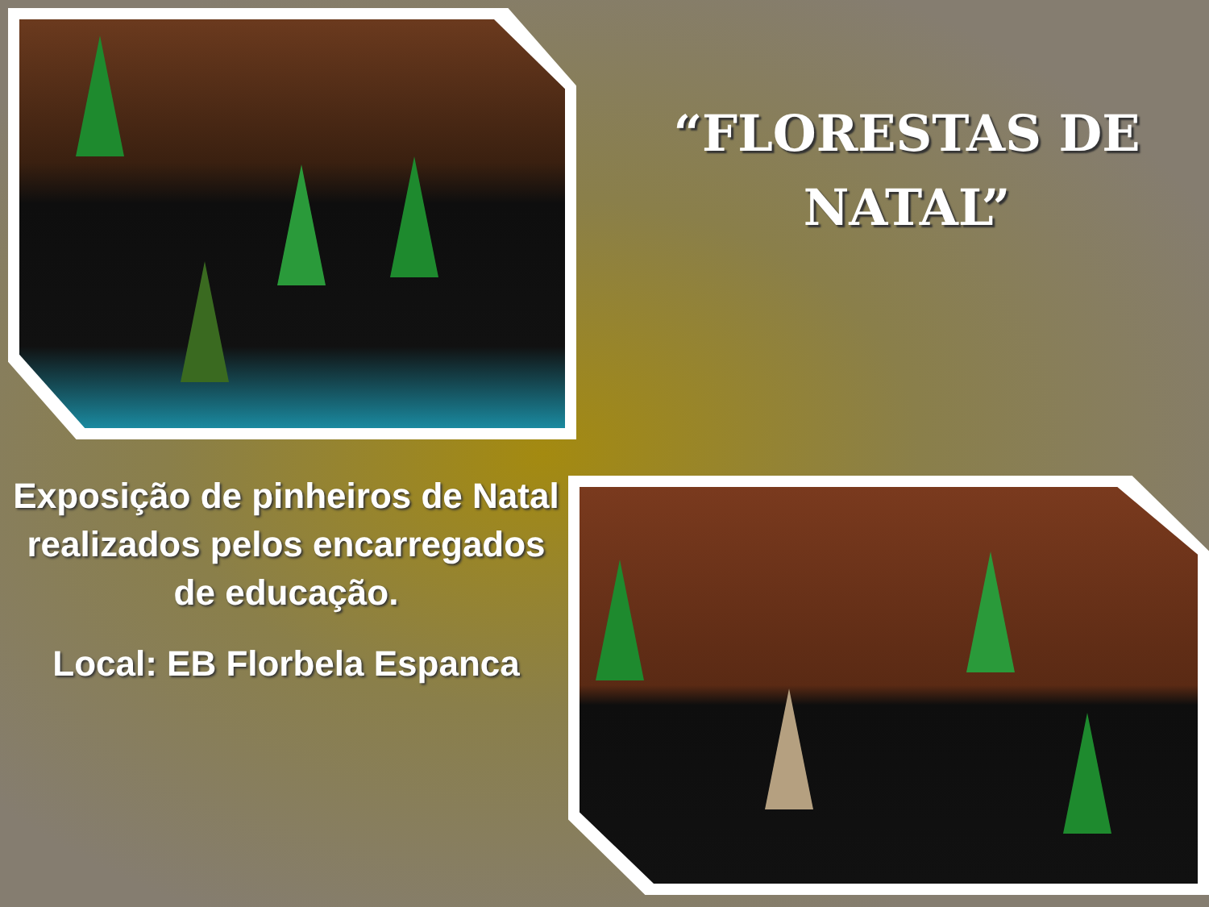“FLORESTAS DE NATAL”
Exposição de pinheiros de Natal realizados pelos encarregados de educação.
Local: EB Florbela Espanca